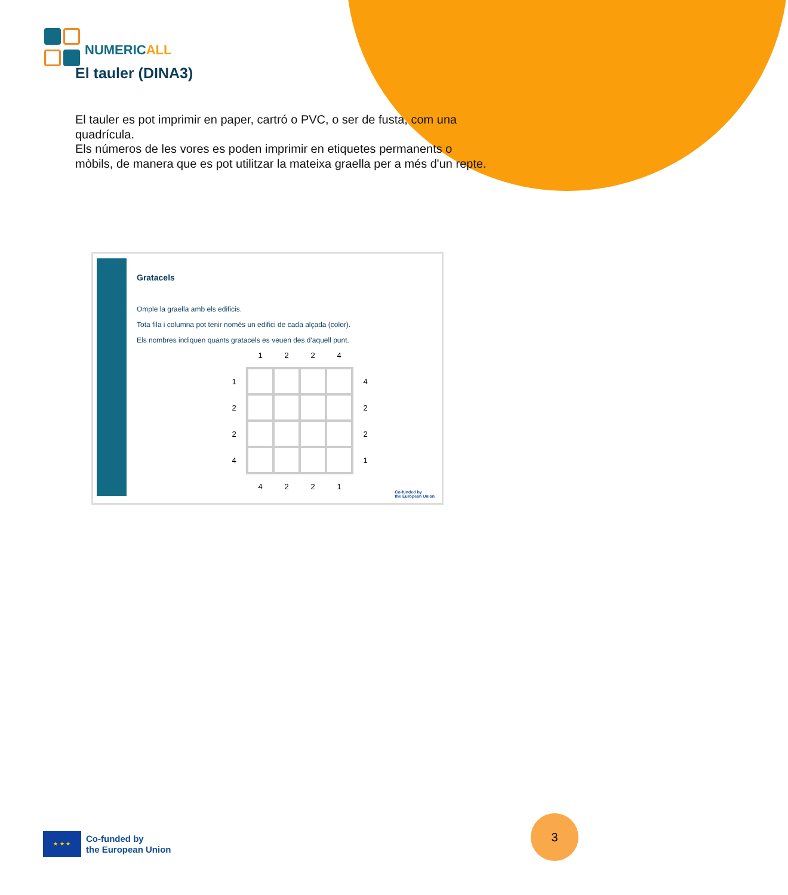NUMERICALL
El tauler (DINA3)
El tauler es pot imprimir en paper, cartró o PVC, o ser de fusta, com una quadrícula.
Els números de les vores es poden imprimir en etiquetes permanents o mòbils, de manera que es pot utilitzar la mateixa graella per a més d'un repte.
Gratacels
Omple la graella amb els edificis.
Tota fila i columna pot tenir només un edifici de cada alçada (color).
Els nombres indiquen quants gratacels es veuen des d'aquell punt.
| | 1 | 2 | 2 | 4 | |
| 1 | | | | | 4 |
| 2 | | | | | 2 |
| 2 | | | | | 2 |
| 4 | | | | | 1 |
| | 4 | 2 | 2 | 1 | |
Co-funded by
the European Union
★ ★ ★
Co-funded by
the European Union
3